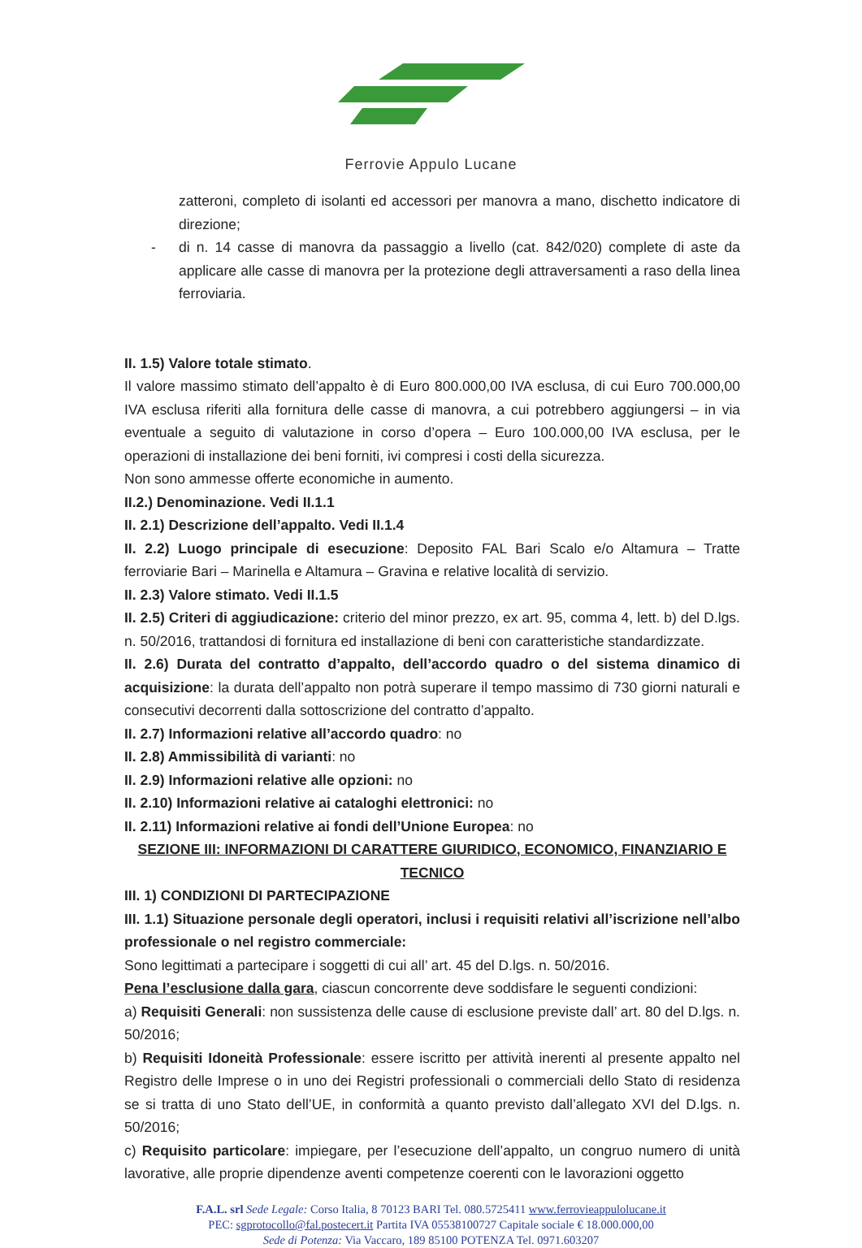Ferrovie Appulo Lucane
zatteroni, completo di isolanti ed accessori per manovra a mano, dischetto indicatore di direzione;
- di n. 14 casse di manovra da passaggio a livello (cat. 842/020) complete di aste da applicare alle casse di manovra per la protezione degli attraversamenti a raso della linea ferroviaria.
II. 1.5) Valore totale stimato.
Il valore massimo stimato dell’appalto è di Euro 800.000,00 IVA esclusa, di cui Euro 700.000,00 IVA esclusa riferiti alla fornitura delle casse di manovra, a cui potrebbero aggiungersi – in via eventuale a seguito di valutazione in corso d’opera – Euro 100.000,00 IVA esclusa, per le operazioni di installazione dei beni forniti, ivi compresi i costi della sicurezza.
Non sono ammesse offerte economiche in aumento.
II.2.) Denominazione. Vedi II.1.1
II. 2.1) Descrizione dell’appalto. Vedi II.1.4
II. 2.2) Luogo principale di esecuzione: Deposito FAL Bari Scalo e/o Altamura – Tratte ferroviarie Bari – Marinella e Altamura – Gravina e relative località di servizio.
II. 2.3) Valore stimato. Vedi II.1.5
II. 2.5) Criteri di aggiudicazione: criterio del minor prezzo, ex art. 95, comma 4, lett. b) del D.lgs. n. 50/2016, trattandosi di fornitura ed installazione di beni con caratteristiche standardizzate.
II. 2.6) Durata del contratto d’appalto, dell’accordo quadro o del sistema dinamico di acquisizione: la durata dell’appalto non potrà superare il tempo massimo di 730 giorni naturali e consecutivi decorrenti dalla sottoscrizione del contratto d’appalto.
II. 2.7) Informazioni relative all’accordo quadro: no
II. 2.8) Ammissibilità di varianti: no
II. 2.9) Informazioni relative alle opzioni: no
II. 2.10) Informazioni relative ai cataloghi elettronici: no
II. 2.11) Informazioni relative ai fondi dell’Unione Europea: no
SEZIONE III: INFORMAZIONI DI CARATTERE GIURIDICO, ECONOMICO, FINANZIARIO E TECNICO
III. 1) CONDIZIONI DI PARTECIPAZIONE
III. 1.1) Situazione personale degli operatori, inclusi i requisiti relativi all’iscrizione nell’albo professionale o nel registro commerciale:
Sono legittimati a partecipare i soggetti di cui all’ art. 45 del D.lgs. n. 50/2016.
Pena l’esclusione dalla gara, ciascun concorrente deve soddisfare le seguenti condizioni:
a) Requisiti Generali: non sussistenza delle cause di esclusione previste dall’ art. 80 del D.lgs. n. 50/2016;
b) Requisiti Idoneità Professionale: essere iscritto per attività inerenti al presente appalto nel Registro delle Imprese o in uno dei Registri professionali o commerciali dello Stato di residenza se si tratta di uno Stato dell’UE, in conformità a quanto previsto dall’allegato XVI del D.lgs. n. 50/2016;
c) Requisito particolare: impiegare, per l’esecuzione dell’appalto, un congruo numero di unità lavorative, alle proprie dipendenze aventi competenze coerenti con le lavorazioni oggetto
F.A.L. srl Sede Legale: Corso Italia, 8 70123 BARI Tel. 080.5725411 www.ferrovieappulolucane.it
PEC: sgprotocollo@fal.postecert.it Partita IVA 05538100727 Capitale sociale € 18.000.000,00
Sede di Potenza: Via Vaccaro, 189 85100 POTENZA Tel. 0971.603207